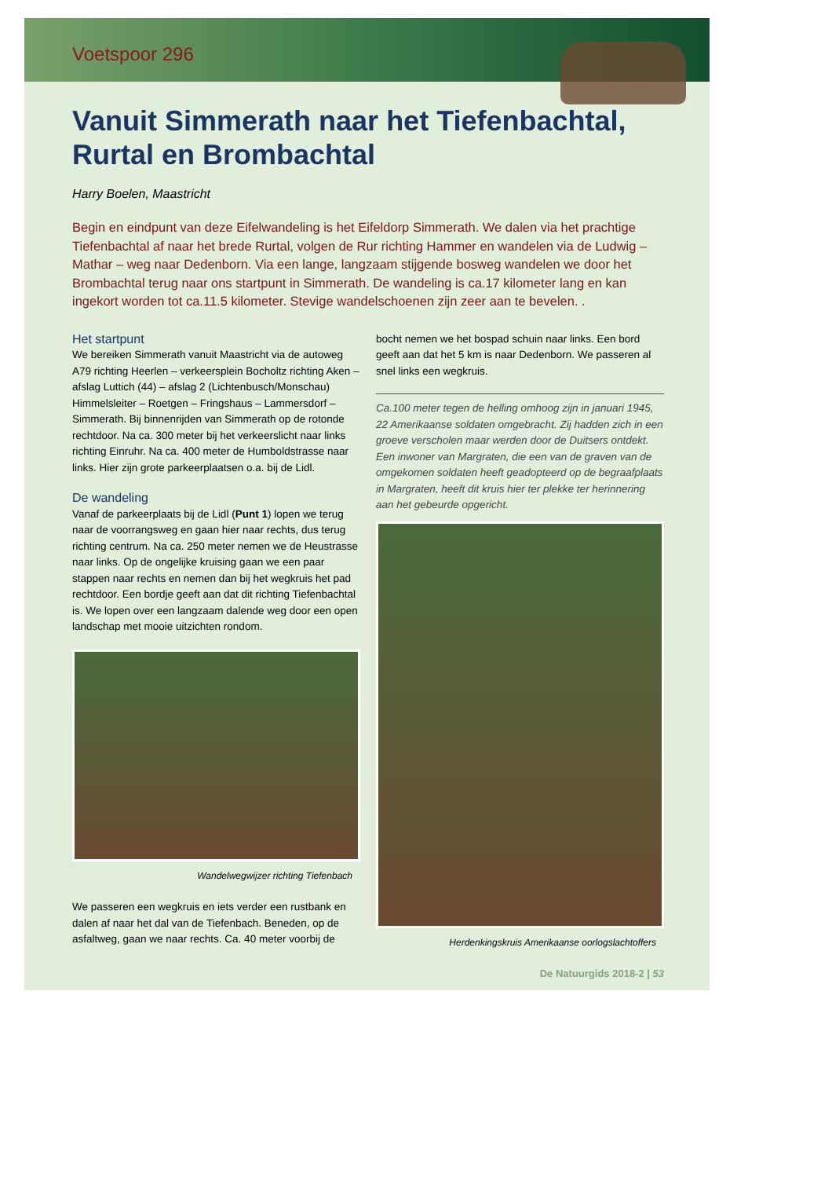Voetspoor 296
Vanuit Simmerath naar het Tiefenbachtal,
Rurtal en Brombachtal
Harry Boelen, Maastricht
Begin en eindpunt van deze Eifelwandeling is het Eifeldorp Simmerath. We dalen via het prachtige Tiefenbachtal af naar het brede Rurtal, volgen de Rur richting Hammer en wandelen via de Ludwig – Mathar – weg naar Dedenborn. Via een lange, langzaam stijgende bosweg wandelen we door het Brombachtal terug naar ons startpunt in Simmerath. De wandeling is ca.17 kilometer lang en kan ingekort worden tot ca.11.5 kilometer. Stevige wandelschoenen zijn zeer aan te bevelen. .
Het startpunt
We bereiken Simmerath vanuit Maastricht via de autoweg A79 richting Heerlen – verkeersplein Bocholtz richting Aken – afslag Luttich (44) – afslag 2 (Lichtenbusch/Monschau) Himmelsleiter – Roetgen – Fringshaus – Lammersdorf – Simmerath. Bij binnenrijden van Simmerath op de rotonde rechtdoor. Na ca. 300 meter bij het verkeerslicht naar links richting Einruhr. Na ca. 400 meter de Humboldstrasse naar links. Hier zijn grote parkeerplaatsen o.a. bij de Lidl.
De wandeling
Vanaf de parkeerplaats bij de Lidl (Punt 1) lopen we terug naar de voorrangsweg en gaan hier naar rechts, dus terug richting centrum. Na ca. 250 meter nemen we de Heustrasse naar links. Op de ongelijke kruising gaan we een paar stappen naar rechts en nemen dan bij het wegkruis het pad rechtdoor. Een bordje geeft aan dat dit richting Tiefenbachtal is. We lopen over een langzaam dalende weg door een open landschap met mooie uitzichten rondom.
Wandelwegwijzer richting Tiefenbach
We passeren een wegkruis en iets verder een rustbank en dalen af naar het dal van de Tiefenbach. Beneden, op de asfaltweg, gaan we naar rechts. Ca. 40 meter voorbij de
bocht nemen we het bospad schuin naar links. Een bord geeft aan dat het 5 km is naar Dedenborn. We passeren al snel links een wegkruis.
Ca.100 meter tegen de helling omhoog zijn in januari 1945, 22 Amerikaanse soldaten omgebracht. Zij hadden zich in een groeve verscholen maar werden door de Duitsers ontdekt. Een inwoner van Margraten, die een van de graven van de omgekomen soldaten heeft geadopteerd op de begraafplaats in Margraten, heeft dit kruis hier ter plekke ter herinnering aan het gebeurde opgericht.
Herdenkingskruis Amerikaanse oorlogslachtoffers
De Natuurgids 2018-2 | 53